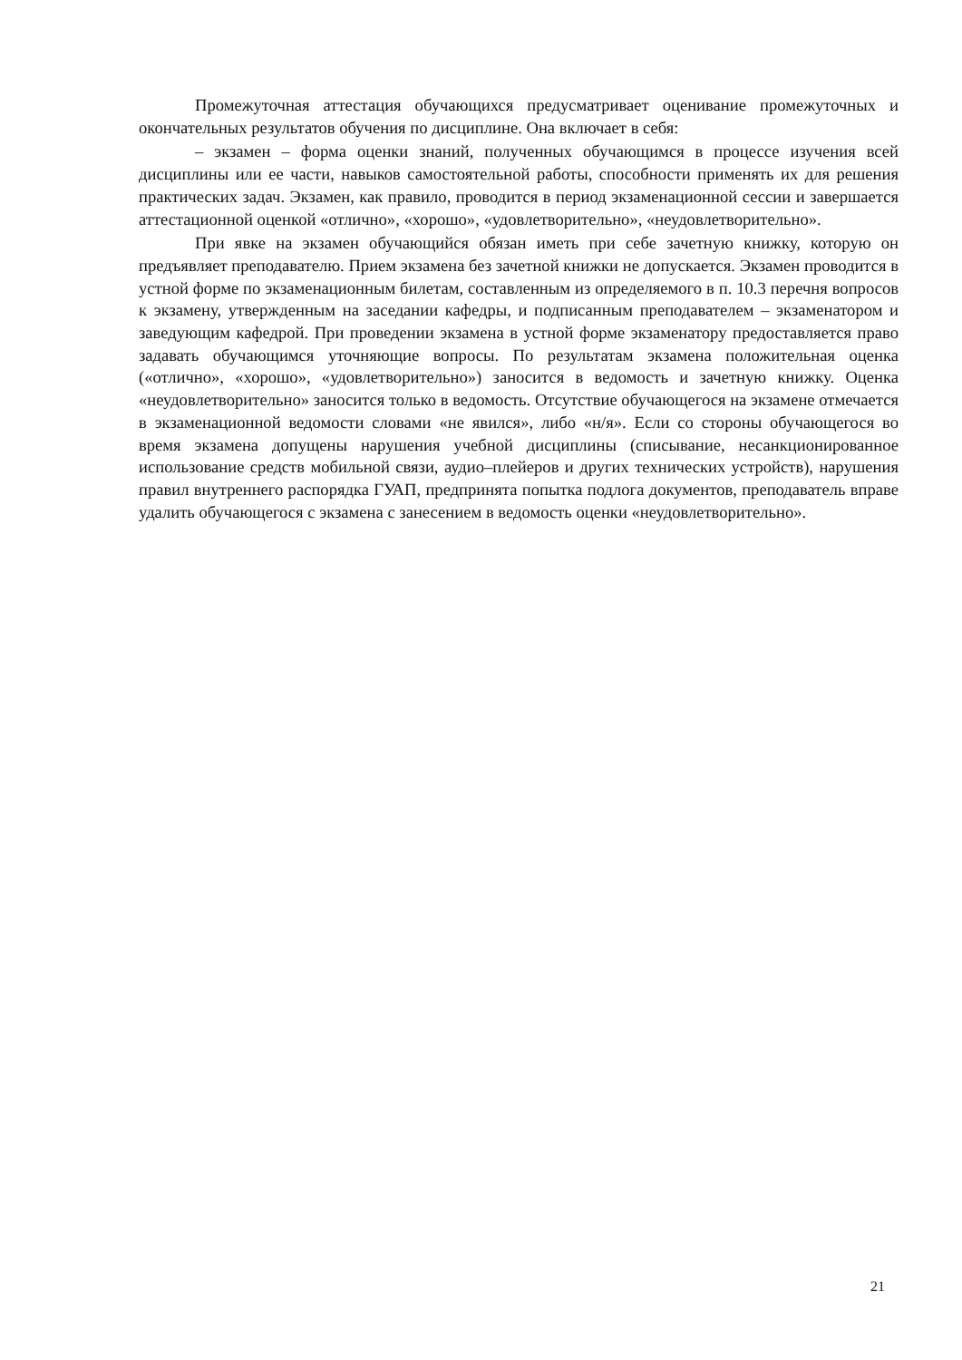Промежуточная аттестация обучающихся предусматривает оценивание промежуточных и окончательных результатов обучения по дисциплине. Она включает в себя:
– экзамен – форма оценки знаний, полученных обучающимся в процессе изучения всей дисциплины или ее части, навыков самостоятельной работы, способности применять их для решения практических задач. Экзамен, как правило, проводится в период экзаменационной сессии и завершается аттестационной оценкой «отлично», «хорошо», «удовлетворительно», «неудовлетворительно».
При явке на экзамен обучающийся обязан иметь при себе зачетную книжку, которую он предъявляет преподавателю. Прием экзамена без зачетной книжки не допускается. Экзамен проводится в устной форме по экзаменационным билетам, составленным из определяемого в п. 10.3 перечня вопросов к экзамену, утвержденным на заседании кафедры, и подписанным преподавателем – экзаменатором и заведующим кафедрой. При проведении экзамена в устной форме экзаменатору предоставляется право задавать обучающимся уточняющие вопросы. По результатам экзамена положительная оценка («отлично», «хорошо», «удовлетворительно») заносится в ведомость и зачетную книжку. Оценка «неудовлетворительно» заносится только в ведомость. Отсутствие обучающегося на экзамене отмечается в экзаменационной ведомости словами «не явился», либо «н/я». Если со стороны обучающегося во время экзамена допущены нарушения учебной дисциплины (списывание, несанкционированное использование средств мобильной связи, аудио–плейеров и других технических устройств), нарушения правил внутреннего распорядка ГУАП, предпринята попытка подлога документов, преподаватель вправе удалить обучающегося с экзамена с занесением в ведомость оценки «неудовлетворительно».
21